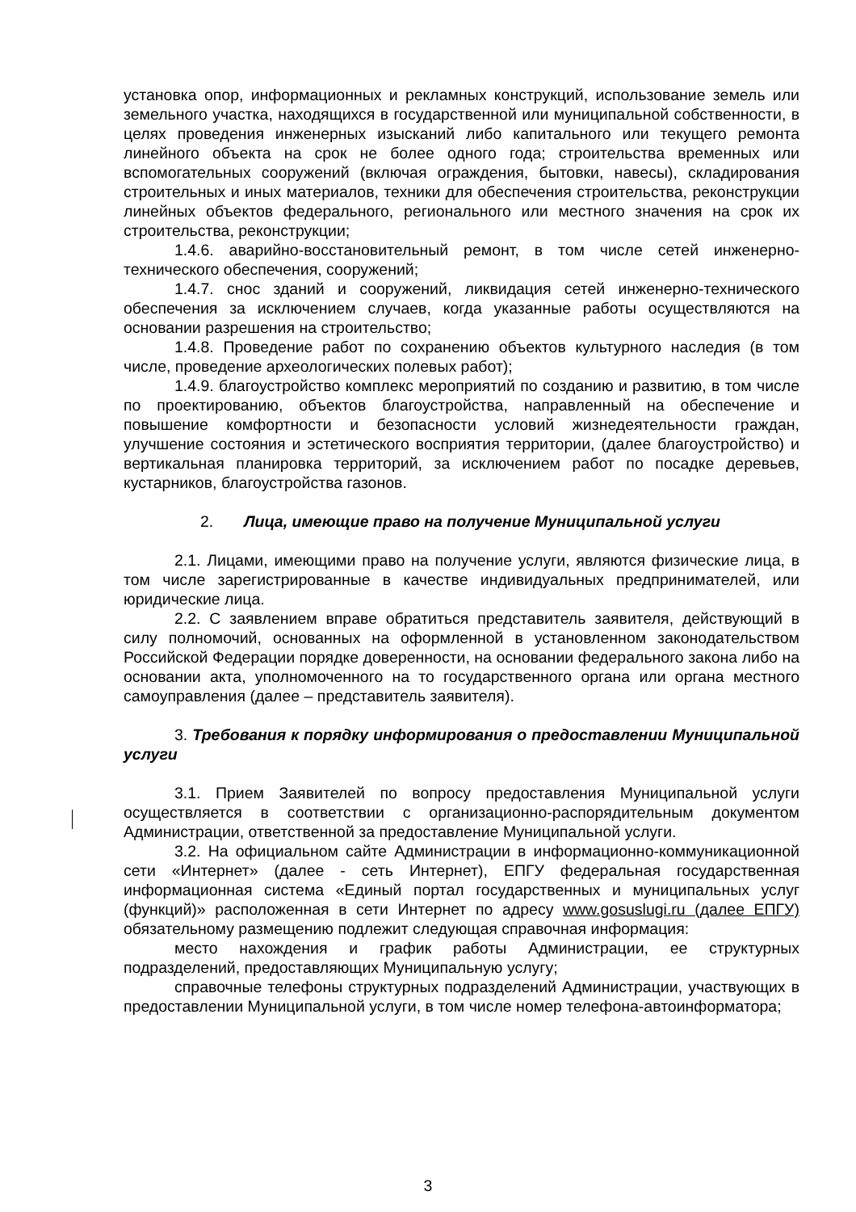установка опор, информационных и рекламных конструкций, использование земель или земельного участка, находящихся в государственной или муниципальной собственности, в целях проведения инженерных изысканий либо капитального или текущего ремонта линейного объекта на срок не более одного года; строительства временных или вспомогательных сооружений (включая ограждения, бытовки, навесы), складирования строительных и иных материалов, техники для обеспечения строительства, реконструкции линейных объектов федерального, регионального или местного значения на срок их строительства, реконструкции;
1.4.6. аварийно-восстановительный ремонт, в том числе сетей инженерно-технического обеспечения, сооружений;
1.4.7. снос зданий и сооружений, ликвидация сетей инженерно-технического обеспечения за исключением случаев, когда указанные работы осуществляются на основании разрешения на строительство;
1.4.8. Проведение работ по сохранению объектов культурного наследия (в том числе, проведение археологических полевых работ);
1.4.9. благоустройство комплекс мероприятий по созданию и развитию, в том числе по проектированию, объектов благоустройства, направленный на обеспечение и повышение комфортности и безопасности условий жизнедеятельности граждан, улучшение состояния и эстетического восприятия территории, (далее благоустройство) и вертикальная планировка территорий, за исключением работ по посадке деревьев, кустарников, благоустройства газонов.
2. Лица, имеющие право на получение Муниципальной услуги
2.1. Лицами, имеющими право на получение услуги, являются физические лица, в том числе зарегистрированные в качестве индивидуальных предпринимателей, или юридические лица.
2.2. С заявлением вправе обратиться представитель заявителя, действующий в силу полномочий, основанных на оформленной в установленном законодательством Российской Федерации порядке доверенности, на основании федерального закона либо на основании акта, уполномоченного на то государственного органа или органа местного самоуправления (далее – представитель заявителя).
3. Требования к порядку информирования о предоставлении Муниципальной услуги
3.1. Прием Заявителей по вопросу предоставления Муниципальной услуги осуществляется в соответствии с организационно-распорядительным документом Администрации, ответственной за предоставление Муниципальной услуги.
3.2. На официальном сайте Администрации в информационно-коммуникационной сети «Интернет» (далее - сеть Интернет), ЕПГУ федеральная государственная информационная система «Единый портал государственных и муниципальных услуг (функций)» расположенная в сети Интернет по адресу www.gosuslugi.ru (далее ЕПГУ) обязательному размещению подлежит следующая справочная информация:
место нахождения и график работы Администрации, ее структурных подразделений, предоставляющих Муниципальную услугу;
справочные телефоны структурных подразделений Администрации, участвующих в предоставлении Муниципальной услуги, в том числе номер телефона-автоинформатора;
3